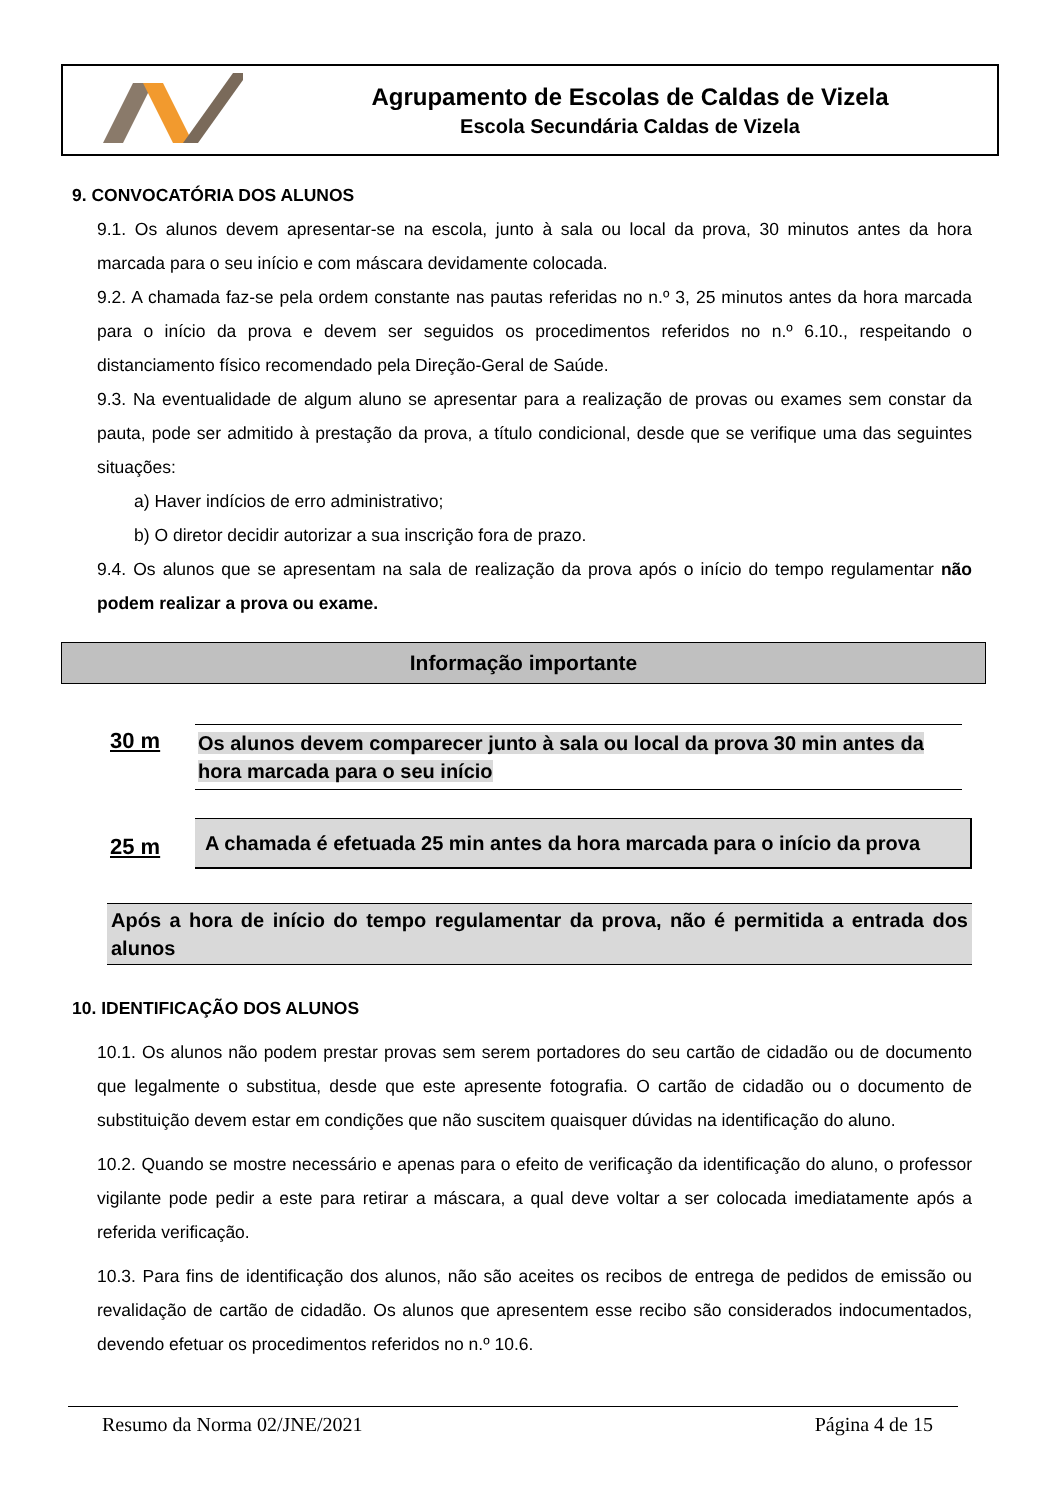Agrupamento de Escolas de Caldas de Vizela
Escola Secundária Caldas de Vizela
9. CONVOCATÓRIA DOS ALUNOS
9.1. Os alunos devem apresentar-se na escola, junto à sala ou local da prova, 30 minutos antes da hora marcada para o seu início e com máscara devidamente colocada.
9.2. A chamada faz-se pela ordem constante nas pautas referidas no n.º 3, 25 minutos antes da hora marcada para o início da prova e devem ser seguidos os procedimentos referidos no n.º 6.10., respeitando o distanciamento físico recomendado pela Direção-Geral de Saúde.
9.3. Na eventualidade de algum aluno se apresentar para a realização de provas ou exames sem constar da pauta, pode ser admitido à prestação da prova, a título condicional, desde que se verifique uma das seguintes situações:
a) Haver indícios de erro administrativo;
b) O diretor decidir autorizar a sua inscrição fora de prazo.
9.4. Os alunos que se apresentam na sala de realização da prova após o início do tempo regulamentar não podem realizar a prova ou exame.
Informação importante
30 m
Os alunos devem comparecer junto à sala ou local da prova 30 min antes da hora marcada para o seu início
25 m
A chamada é efetuada 25 min antes da hora marcada para o início da prova
Após a hora de início do tempo regulamentar da prova, não é permitida a entrada dos alunos
10. IDENTIFICAÇÃO DOS ALUNOS
10.1. Os alunos não podem prestar provas sem serem portadores do seu cartão de cidadão ou de documento que legalmente o substitua, desde que este apresente fotografia. O cartão de cidadão ou o documento de substituição devem estar em condições que não suscitem quaisquer dúvidas na identificação do aluno.
10.2. Quando se mostre necessário e apenas para o efeito de verificação da identificação do aluno, o professor vigilante pode pedir a este para retirar a máscara, a qual deve voltar a ser colocada imediatamente após a referida verificação.
10.3. Para fins de identificação dos alunos, não são aceites os recibos de entrega de pedidos de emissão ou revalidação de cartão de cidadão. Os alunos que apresentem esse recibo são considerados indocumentados, devendo efetuar os procedimentos referidos no n.º 10.6.
Resumo da Norma 02/JNE/2021 Página 4 de 15